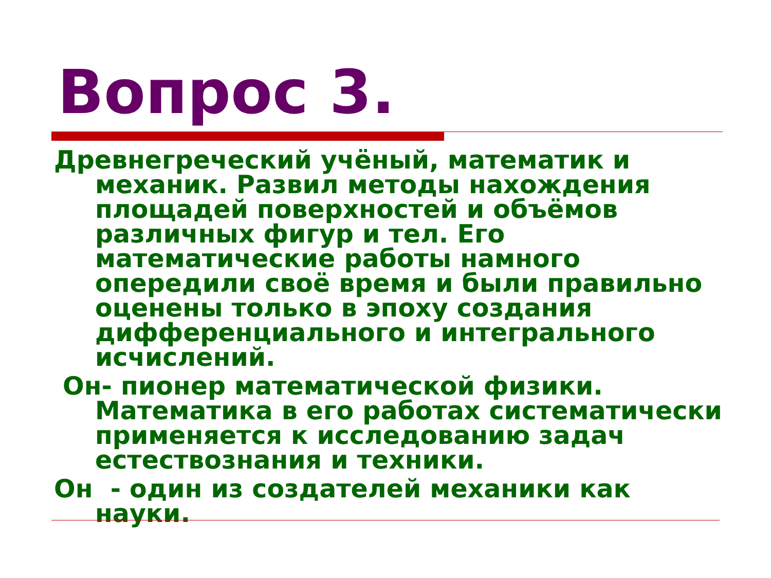Вопрос 3.
Древнегреческий учёный, математик и механик. Развил методы нахождения площадей поверхностей и объёмов различных фигур и тел. Его математические работы намного опередили своё время и были правильно оценены только в эпоху создания дифференциального и интегрального исчислений.
Он- пионер математической физики. Математика в его работах систематически применяется к исследованию задач естествознания и техники.
Он - один из создателей механики как науки.